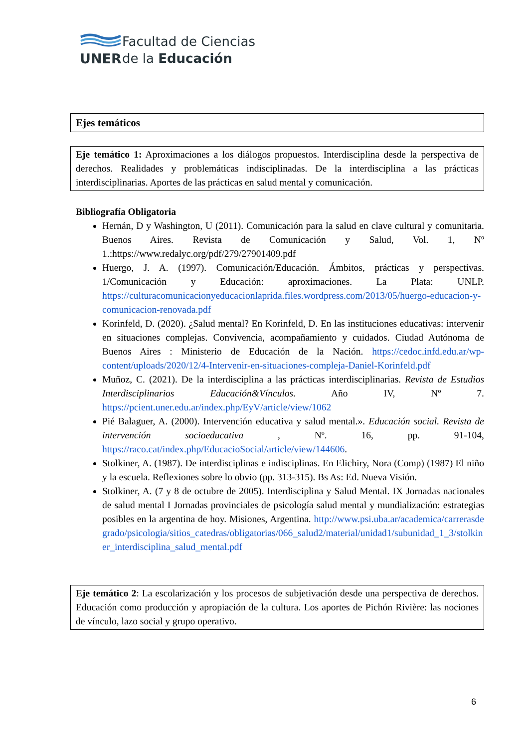UNER
Facultad de Ciencias
de la Educación
Ejes temáticos
Eje temático 1: Aproximaciones a los diálogos propuestos. Interdisciplina desde la perspectiva de derechos. Realidades y problemáticas indisciplinadas. De la interdisciplina a las prácticas interdisciplinarias. Aportes de las prácticas en salud mental y comunicación.
Bibliografía Obligatoria
Hernán, D y Washington, U (2011). Comunicación para la salud en clave cultural y comunitaria. Buenos Aires. Revista de Comunicación y Salud, Vol. 1, Nº 1.:https://www.redalyc.org/pdf/279/27901409.pdf
Huergo, J. A. (1997). Comunicación/Educación. Ámbitos, prácticas y perspectivas. 1/Comunicación y Educación: aproximaciones. La Plata: UNLP. https://culturacomunicacionyeducacionlaprida.files.wordpress.com/2013/05/huergo-educacion-y-comunicacion-renovada.pdf
Korinfeld, D. (2020). ¿Salud mental? En Korinfeld, D. En las instituciones educativas: intervenir en situaciones complejas. Convivencia, acompañamiento y cuidados. Ciudad Autónoma de Buenos Aires : Ministerio de Educación de la Nación. https://cedoc.infd.edu.ar/wp-content/uploads/2020/12/4-Intervenir-en-situaciones-compleja-Daniel-Korinfeld.pdf
Muñoz, C. (2021). De la interdisciplina a las prácticas interdisciplinarias. Revista de Estudios Interdisciplinarios Educación&Vínculos. Año IV, Nº 7. https://pcient.uner.edu.ar/index.php/EyV/article/view/1062
Pié Balaguer, A. (2000). Intervención educativa y salud mental.». Educación social. Revista de intervención socioeducativa , Nº. 16, pp. 91-104, https://raco.cat/index.php/EducacioSocial/article/view/144606.
Stolkiner, A. (1987). De interdisciplinas e indisciplinas. En Elichiry, Nora (Comp) (1987) El niño y la escuela. Reflexiones sobre lo obvio (pp. 313-315). Bs As: Ed. Nueva Visión.
Stolkiner, A. (7 y 8 de octubre de 2005). Interdisciplina y Salud Mental. IX Jornadas nacionales de salud mental I Jornadas provinciales de psicología salud mental y mundialización: estrategias posibles en la argentina de hoy. Misiones, Argentina. http://www.psi.uba.ar/academica/carrerasdegrado/psicologia/sitios_catedras/obligatorias/066_salud2/material/unidad1/subunidad_1_3/stolkiner_interdisciplina_salud_mental.pdf
Eje temático 2: La escolarización y los procesos de subjetivación desde una perspectiva de derechos. Educación como producción y apropiación de la cultura. Los aportes de Pichón Rivière: las nociones de vínculo, lazo social y grupo operativo.
6